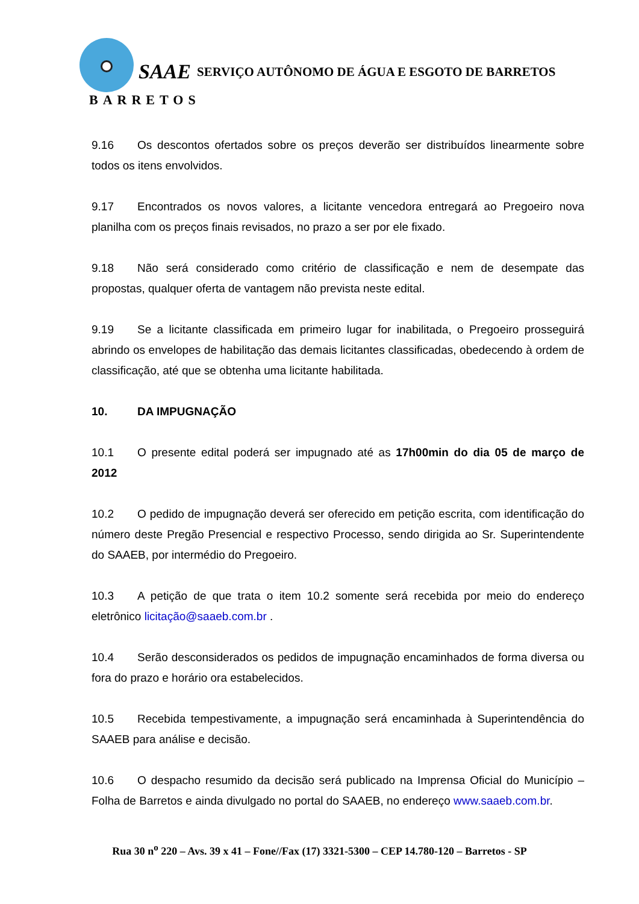SAAE
BARRETOS
SERVIÇO AUTÔNOMO DE ÁGUA E ESGOTO DE BARRETOS
9.16 Os descontos ofertados sobre os preços deverão ser distribuídos linearmente sobre todos os itens envolvidos.
9.17 Encontrados os novos valores, a licitante vencedora entregará ao Pregoeiro nova planilha com os preços finais revisados, no prazo a ser por ele fixado.
9.18 Não será considerado como critério de classificação e nem de desempate das propostas, qualquer oferta de vantagem não prevista neste edital.
9.19 Se a licitante classificada em primeiro lugar for inabilitada, o Pregoeiro prosseguirá abrindo os envelopes de habilitação das demais licitantes classificadas, obedecendo à ordem de classificação, até que se obtenha uma licitante habilitada.
10. DA IMPUGNAÇÃO
10.1 O presente edital poderá ser impugnado até as 17h00min do dia 05 de março de 2012
10.2 O pedido de impugnação deverá ser oferecido em petição escrita, com identificação do número deste Pregão Presencial e respectivo Processo, sendo dirigida ao Sr. Superintendente do SAAEB, por intermédio do Pregoeiro.
10.3 A petição de que trata o item 10.2 somente será recebida por meio do endereço eletrônico licitação@saaeb.com.br .
10.4 Serão desconsiderados os pedidos de impugnação encaminhados de forma diversa ou fora do prazo e horário ora estabelecidos.
10.5 Recebida tempestivamente, a impugnação será encaminhada à Superintendência do SAAEB para análise e decisão.
10.6 O despacho resumido da decisão será publicado na Imprensa Oficial do Município – Folha de Barretos e ainda divulgado no portal do SAAEB, no endereço www.saaeb.com.br.
Rua 30 n<sup>o</sup> 220 – Avs. 39 x 41 – Fone//Fax (17) 3321-5300 – CEP 14.780-120 – Barretos - SP